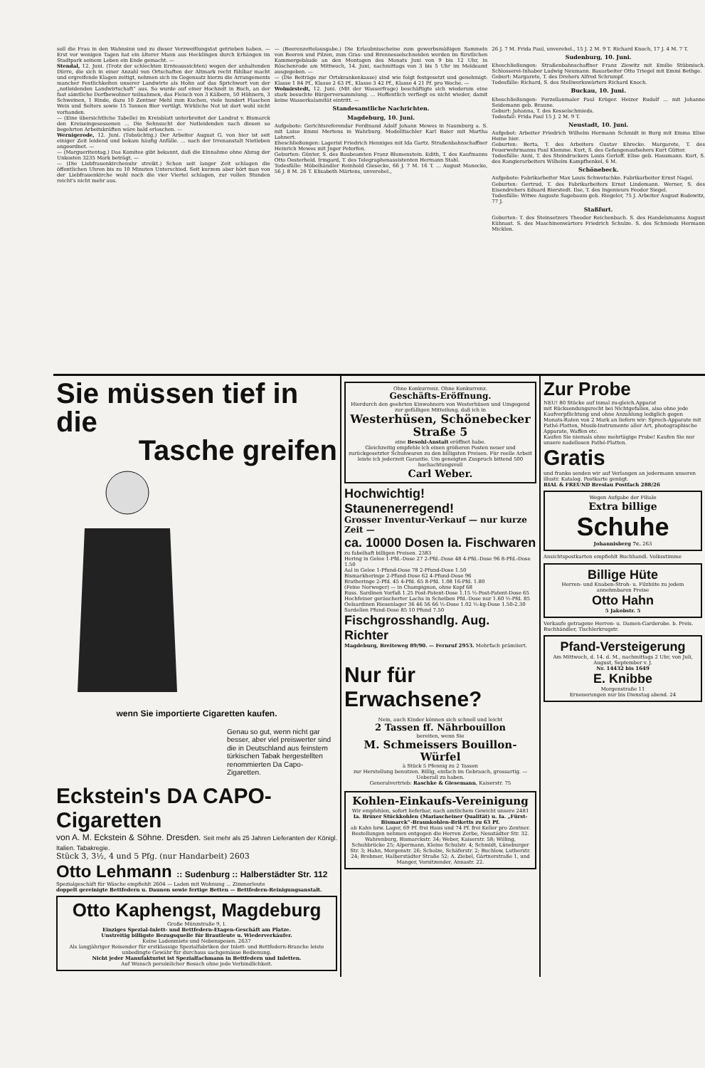soll die Frau in den Wahnsinn und zu dieser Verzweiflungstat getrieben haben. — Erst vor wenigen Tagen hat ein älterer Mann aus Hecklingen durch Erhängen im Stadtpark seinem Leben ein Ende gemacht. —
Stendal, 12. Juni. (Trotz der schlechten Ernteaussichten) wegen der anhaltenden Dürre, die sich in einer Anzahl von Ortschaften der Altmark recht fühlbar macht und ergreifende Klagen zeitigt, nehmen sich im Gegensatz hierzu die Arrangements mancher Festlichkeiten unserer Landwirte als Hohn auf das Sprichwort von der „notleidenden Landwirtschaft“ aus. So wurde auf einer Hochzeit in Buch, an der fast sämtliche Dorfbewohner teilnahmen, das Fleisch von 3 Kälbern, 50 Hühnern, 3 Schweinen, 1 Rinde, dazu 10 Zentner Mehl zum Kuchen, viele hundert Flaschen Wein und Selters sowie 15 Tonnen Bier vertilgt. Wirkliche Not ist dort wohl nicht vorhanden.
— (Eine übersichtliche Tabelle) im Kreisblatt unterbreitet der Landrat v. Bismarck den Kreiseingesessenen ... Die Sehnsucht der Notleidenden nach diesen so begehrten Arbeitskräften wäre bald erloschen. —
Wernigerode, 12. Juni. (Tobsüchtig.) Der Arbeiter August G. von hier ist seit einiger Zeit leidend und bekam häufig Anfälle. ... nach der Irrenanstalt Nietleben angeordnet. —
— (Margueritentag.) Das Komitee gibt bekannt, daß die Einnahme ohne Abzug der Unkosten 3235 Mark beträgt. —
— (Die Liebfrauenkirchenuhr streikt.) Schon seit langer Zeit schlagen die öffentlichen Uhren bis zu 10 Minuten Unterschied. Seit kurzem aber hört man von der Liebfrauenkirche wohl noch die vier Viertel schlagen, zur vollen Stunden reicht's nicht mehr aus.
— (Beerenzettelausgabe.) Die Erlaubnisscheine zum gewerbsmäßigen Sammeln von Beeren und Pilzen, zum Gras- und Brennesselschneiden werden im fürstlichen Kammergebäude an den Montagen des Monats Juni von 9 bis 12 Uhr, in Röschenrode am Mittwoch, 14. Juni, nachmittags von 3 bis 5 Uhr im Meldeamt ausgegeben. —
— (Die Beiträge zur Ortskrankenkasse) sind wie folgt festgesetzt und genehmigt: Klasse 1 84 Pf., Klasse 2 63 Pf., Klasse 3 42 Pf., Klasse 4 21 Pf. pro Woche. —
Wolmirstedt, 12. Juni. (Mit der Wasserfrage) beschäftigte sich wiederum eine stark besuchte Bürgerversammlung. ... Hoffentlich verfiegt es nicht wieder, damit keine Wasserkalamität eintritt. —
Standesamtliche Nachrichten.
Magdeburg, 10. Juni.
Aufgebote: Gerichtsreferendar Ferdinand Adolf Johann Mewes in Naumburg a. S. mit Luise Emmi Mertens in Wahrburg. Modelltischler Karl Baier mit Martha Lohnert.
Eheschließungen: Lagerist Friedrich Henniges mit Ida Gartz. Straßenbahnschaffner Heinrich Mewes mit Jnger Peterfen.
Geburten: Günter, S. des Baubeamten Franz Blumenstein. Edith, T. des Kaufmanns Otto Oesterheld. Irmgard, T. des Telegraphenassistenten Hermann Stahl.
Todesfälle: Möbelhändler Reinhold Giesecke, 66 J. 7 M. 16 T. ... August Manecke, 56 J. 8 M. 26 T. Elisabeth Märtens, unverehel.,
26 J. 7 M. Frida Paul, unverehel., 15 J. 2 M. 9 T. Richard Knoch, 17 J. 4 M. 7 T.
Sudenburg, 10. Juni.
Eheschließungen: Straßenbahnschaffner Franz Ziewitz mit Emilie Stübmisch. Schlosserei-Inhaber Ludwig Neumann. Bauarbeiter Otto Triegel mit Emmi Bethge.
Geburt: Margarete, T. des Drehers Alfred Schrumpf.
Todesfälle: Richard, S. des Stellwerkswärters Richard Knoch.
Buckau, 10. Juni.
Eheschließungen: Porzellanmaler Paul Krüger. Heizer Rudolf ... mit Johanne Seidemann geb. Braune.
Geburt: Johanna, T. des Kesselschmieds.
Todesfall: Frida Paul 15 J. 2 M. 9 T.
Neustadt, 10. Juni.
Aufgebot: Arbeiter Friedrich Wilhelm Hermann Schmidt in Burg mit Emma Elise Heine hier.
Geburten: Berta, T. des Arbeiters Gustav Ehrecke. Margarete, T. des Feuerwehrmanns Paul Klemme. Kurt, S. des Gefangenaufsehers Kurt Gütter.
Todesfälle: Anni, T. des Steindruckers Louis Gerloff. Elise geb. Hausmann. Kurt, S. des Rangierarbeiters Wilhelm Kampfhenkel, 6 M.
Schönebeck.
Aufgebote: Fabrikarbeiter Max Louis Schwetschke. Fabrikarbeiter Ernst Nagel.
Geburten: Gertrud, T. des Fabrikarbeiters Ernst Lindemann. Werner, S. des Eisendrehers Eduard Bierstedt. Ilse, T. des Ingenieurs Feodor Siegel.
Todesfälle: Witwe Auguste Sagebaum geb. Riegeler, 75 J. Arbeiter August Badewitz, 77 J.
Staßfurt.
Geburten: T. des Steinsetzers Theodor Reichenbach. S. des Handelsmanns August Kühnast. S. des Maschinenwärters Friedrich Schulze. S. des Schmieds Hermann Micklen.
Sie müssen tief in die
Tasche greifen
wenn Sie importierte Cigaretten kaufen.
Genau so gut, wenn nicht gar besser, aber viel preiswerter sind die in Deutschland aus feinstem türkischen Tabak hergestellten renommierten Da Capo-Zigaretten.
Eckstein's DA CAPO-Cigaretten
von A. M. Eckstein & Söhne. Dresden. Seit mehr als 25 Jahren Lieferanten der Königl. Italien. Tabakregie.
Stück 3, 3½, 4 und 5 Pfg. (nur Handarbeit) 2603
Otto Lehmann :: Sudenburg :: Halberstädter Str. 112
Spezialgeschäft für Wäsche empfiehlt 2604 — Laden mit Wohnung ... Zimmerleute
doppelt gereinigte Bettfedern u. Daunen sowie fertige Betten — Bettfedern-Reinigungsanstalt.
Otto Kaphengst, Magdeburg
Große Münzstraße 9, I.
Einziges Spezial-Inlett- und Bettfedern-Etagen-Geschäft am Platze.
Unstreitig billigste Bezugsquelle für Brautleute u. Wiederverkäufer.
Keine Ladenmiete und Nebenspesen. 2637
Als langjähriger Reisender für erstklassige Spezialfabriken der Inlett- und Bettfedern-Branche leiste unbedingte Gewähr für durchaus sachgemässe Bedienung.
Nicht jeder Manufakturist ist Spezialfachmann in Bettfedern und Inletten.
Auf Wunsch persönlicher Besuch ohne jede Verbindlichkeit.
Ohne Konkurrenz. Ohne Konkurrenz.
Geschäfts-Eröffnung.
Hierdurch den geehrten Einwohnern von Westerhüsen und Umgegend zur gefälligen Mitteilung, daß ich in
Westerhüsen, Schönebecker Straße 5
eine Besohl-Anstalt eröffnet habe.
Gleichzeitig empfehle ich einen größeren Posten neuer und zurückgesetzter Schuhwaren zu den billigsten Preisen. Für reelle Arbeit leiste ich jederzeit Garantie. Um geneigten Zuspruch bittend 500
hochachtungsvoll
Carl Weber.
Hochwichtig! Staunenerregend!
Grosser Inventur-Verkauf — nur kurze Zeit —
ca. 10000 Dosen Ia. Fischwaren
zu fabelhaft billigen Preisen. 2383
Hering in Gelee 1-Pfd.-Dose 27 2-Pfd.-Dose 48 4-Pfd.-Dose 96 8-Pfd.-Dose 1.50
Aal in Gelee 1-Pfund-Dose 78 2-Pfund-Dose 1.50
Bismarkheringe 2-Pfund-Dose 62 4-Pfund-Dose 96
Bratheringe 2-Pfd. 45 4-Pfd. 65 8-Pfd. 1.08 16-Pfd. 1.80
(Feine Norweger) — in Champignon, ohne Kopf 68
Russ. Sardinen Vorfaß 1.25 Post-Patent-Dose 1.15 ½-Post-Patent-Dose 65
Hochfeiner geräucherter Lachs in Scheiben Pfd.-Dose nur 1.60 ½-Pfd. 85
Oelsardinen Riesenlager 36 46 56 66 ½-Dose 1.02 ½-kg-Dose 1.50-2.30
Sardellen Pfund-Dose 85 10 Pfund 7.50
Fischgrosshandlg. Aug. Richter
Magdeburg, Breiteweg 89/90. — Fernruf 2953. Mehrfach prämiiert.
Nur für Erwachsene?
Nein, auch Kinder können sich schnell und leicht
2 Tassen ff. Nährbouillon
bereiten, wenn Sie
M. Schmeissers Bouillon-Würfel
à Stück 5 Pfennig zu 2 Tassen
zur Herstellung benutzen. Billig, einfach im Gebrauch, grossartig. — Ueberall zu haben.
Generalvertrieb: Raschke & Giesemann, Kaiserstr. 75
Kohlen-Einkaufs-Vereinigung
Wir empfehlen, sofort lieferbar, nach amtlichem Gewicht unsere 2481
Ia. Brüxer Stückkohlen (Mariascheiner Qualität) u. Ia. „Fürst-Bismarck“-Braunkohlen-Briketts zu 63 Pf.
ab Kahn bzw. Lager, 69 Pf. frei Haus und 74 Pf. frei Keller pro Zentner.
Bestellungen nehmen entgegen die Herren Zerbe, Neustädter Str. 32. Wahrenburg, Bismarckstr. 34; Weber, Kaiserstr. 58; Willing, Schuhbrücke 25; Alpermann, Kleine Schulstr. 4; Schmidt, Lüneburger Str. 3; Hahn, Morgenstr. 26; Scholze, Schäferstr. 2; Buchlow, Lutherstr. 24; Brebmer, Halberstädter Straße 52; A. Ziebel, Gärtnerstraße 1, und Manger, Vorsitzender, Annastr. 22.
Zur Probe
NEU! 80 Stücke auf inmal zu-gleich.Apparat
mit Rücksendungsrecht bei Nichtgefallen, also ohne jede Kaufverpflichtung und ohne Anzahlung lediglich gegen Monats-Raten von 2 Mark an liefern wir: Sprech-Apparate mit Pathé-Platten, Musik-Instrumente aller Art, photographische Apparate, Waffen etc.
Kaufen Sie niemals ohne mehrtägige Probe! Kaufen Sie nur unsere nadellosen Pathé-Platten.
Gratis
und franko senden wir auf Verlangen an jedermann unseren illustr. Katalog. Postkarte genügt.
BIAL & FREUND Breslau Postfach 288/26
Wegen Aufgabe der Filiale
Extra billige
Schuhe
Johannisberg 7c. 263
Ansichtspostkarten empfiehlt Buchhandl. Volksstimme
Billige Hüte
Herren- und Knaben-Stroh- u. Filzhüte zu jedem annehmbaren Preise
Otto Hahn
5 Jakobstr. 5
Verkaufe getragene Herren- u. Damen-Garderobe. b. Preis. Buchhändler, Tischlerkrugstr.
Pfand-Versteigerung
Am Mittwoch, d. 14. d. M., nachmittags 2 Uhr, von Juli, August, September v. J.
Nr. 14432 bis 1649
E. Knibbe
Morgenstraße 11
Erneuerungen nur bis Dienstag abend. 24